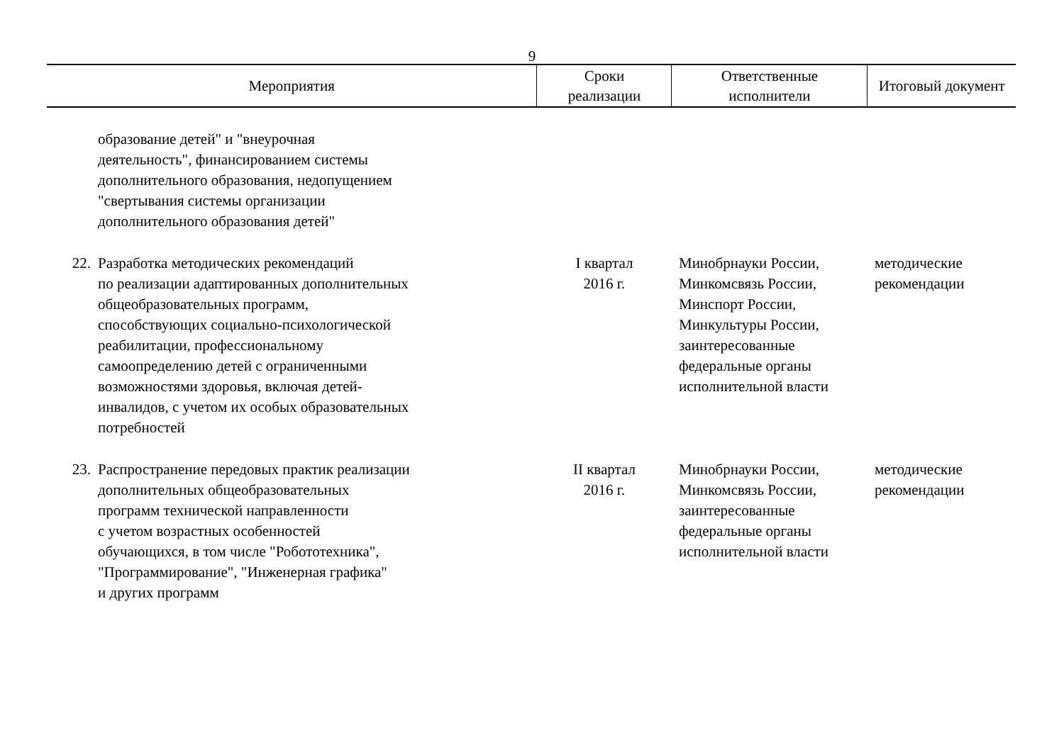9
| Мероприятия | | Сроки реализации | Ответственные исполнители | Итоговый документ |
| --- | --- | --- | --- | --- |
| | образование детей" и "внеурочная деятельность", финансированием системы дополнительного образования, недопущением "свертывания системы организации дополнительного образования детей" | | | |
| 22. | Разработка методических рекомендаций по реализации адаптированных дополнительных общеобразовательных программ, способствующих социально-психологической реабилитации, профессиональному самоопределению детей с ограниченными возможностями здоровья, включая детей- инвалидов, с учетом их особых образовательных потребностей | I квартал 2016 г. | Минобрнауки России, Минкомсвязь России, Минспорт России, Минкультуры России, заинтересованные федеральные органы исполнительной власти | методические рекомендации |
| 23. | Распространение передовых практик реализации дополнительных общеобразовательных программ технической направленности с учетом возрастных особенностей обучающихся, в том числе "Робототехника", "Программирование", "Инженерная графика" и других программ | II квартал 2016 г. | Минобрнауки России, Минкомсвязь России, заинтересованные федеральные органы исполнительной власти | методические рекомендации |